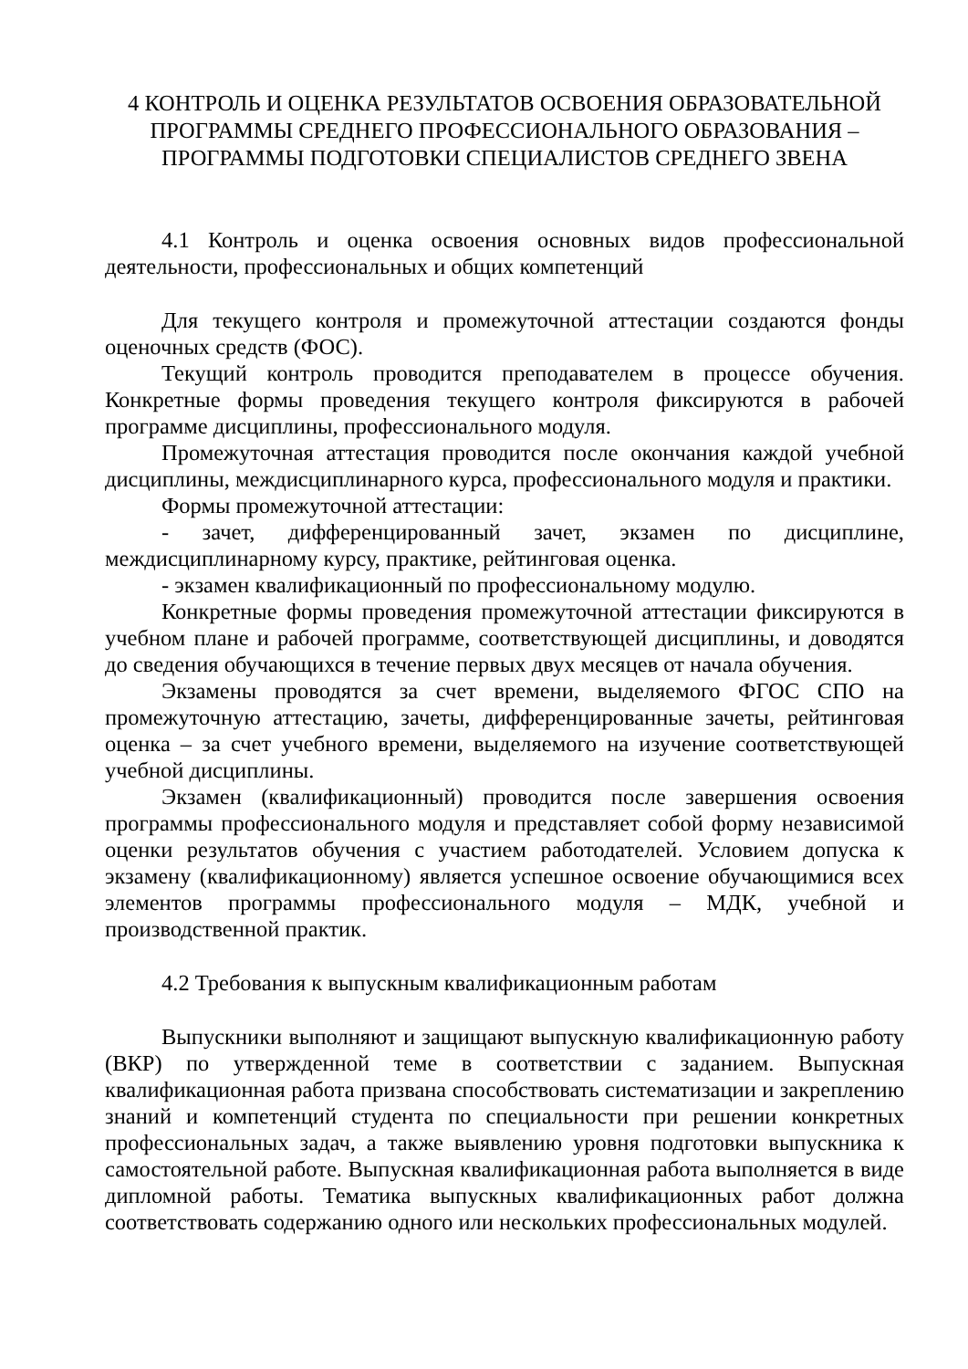4 КОНТРОЛЬ И ОЦЕНКА РЕЗУЛЬТАТОВ ОСВОЕНИЯ ОБРАЗОВАТЕЛЬНОЙ ПРОГРАММЫ СРЕДНЕГО ПРОФЕССИОНАЛЬНОГО ОБРАЗОВАНИЯ – ПРОГРАММЫ ПОДГОТОВКИ СПЕЦИАЛИСТОВ СРЕДНЕГО ЗВЕНА
4.1 Контроль и оценка освоения основных видов профессиональной деятельности, профессиональных и общих компетенций
Для текущего контроля и промежуточной аттестации создаются фонды оценочных средств (ФОС).
Текущий контроль проводится преподавателем в процессе обучения. Конкретные формы проведения текущего контроля фиксируются в рабочей программе дисциплины, профессионального модуля.
Промежуточная аттестация проводится после окончания каждой учебной дисциплины, междисциплинарного курса, профессионального модуля и практики.
Формы промежуточной аттестации:
- зачет, дифференцированный зачет, экзамен по дисциплине, междисциплинарному курсу, практике, рейтинговая оценка.
- экзамен квалификационный по профессиональному модулю.
Конкретные формы проведения промежуточной аттестации фиксируются в учебном плане и рабочей программе, соответствующей дисциплины, и доводятся до сведения обучающихся в течение первых двух месяцев от начала обучения.
Экзамены проводятся за счет времени, выделяемого ФГОС СПО на промежуточную аттестацию, зачеты, дифференцированные зачеты, рейтинговая оценка – за счет учебного времени, выделяемого на изучение соответствующей учебной дисциплины.
Экзамен (квалификационный) проводится после завершения освоения программы профессионального модуля и представляет собой форму независимой оценки результатов обучения с участием работодателей. Условием допуска к экзамену (квалификационному) является успешное освоение обучающимися всех элементов программы профессионального модуля – МДК, учебной и производственной практик.
4.2 Требования к выпускным квалификационным работам
Выпускники выполняют и защищают выпускную квалификационную работу (ВКР) по утвержденной теме в соответствии с заданием. Выпускная квалификационная работа призвана способствовать систематизации и закреплению знаний и компетенций студента по специальности при решении конкретных профессиональных задач, а также выявлению уровня подготовки выпускника к самостоятельной работе. Выпускная квалификационная работа выполняется в виде дипломной работы. Тематика выпускных квалификационных работ должна соответствовать содержанию одного или нескольких профессиональных модулей.